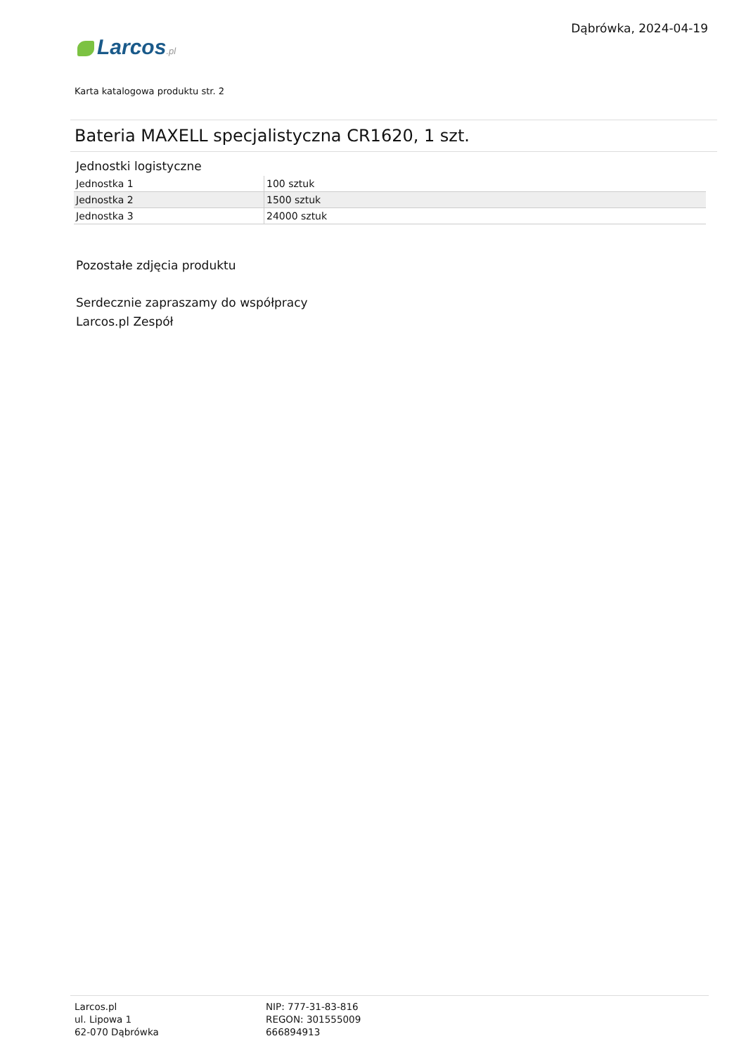Dąbrówka, 2024-04-19
Larcos.pl
Karta katalogowa produktu str. 2
Bateria MAXELL specjalistyczna CR1620, 1 szt.
Jednostki logistyczne
| Jednostka 1 | 100 sztuk |
| Jednostka 2 | 1500 sztuk |
| Jednostka 3 | 24000 sztuk |
Pozostałe zdjęcia produktu
Serdecznie zapraszamy do współpracy
Larcos.pl Zespół
Larcos.pl
ul. Lipowa 1
62-070 Dąbrówka
NIP: 777-31-83-816
REGON: 301555009
666894913